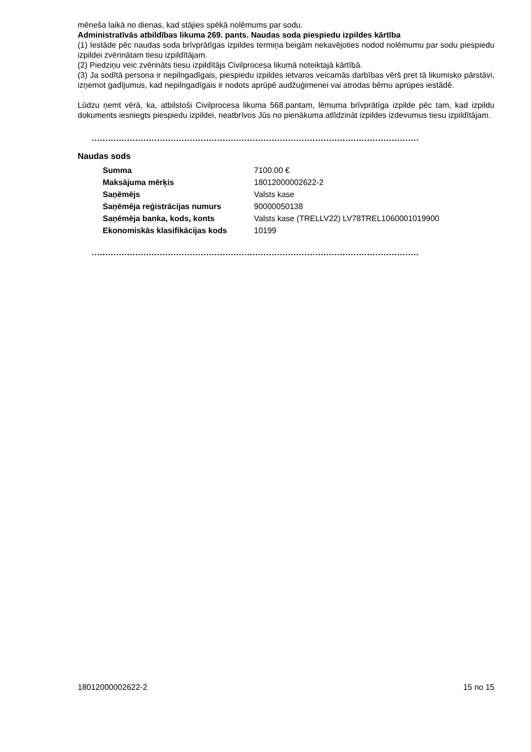mēneša laikā no dienas, kad stājies spēkā nolēmums par sodu.
Administratīvās atbildības likuma 269. pants. Naudas soda piespiedu izpildes kārtība
(1) Iestāde pēc naudas soda brīvprātīgas izpildes termiņa beigām nekavējoties nodod nolēmumu par sodu piespiedu izpildei zvērinātam tiesu izpildītājam.
(2) Piedziņu veic zvērināts tiesu izpildītājs Civilprocesa likumā noteiktajā kārtībā.
(3) Ja sodītā persona ir nepilngadīgais, piespiedu izpildes ietvaros veicamās darbības vērš pret tā likumisko pārstāvi, izņemot gadījumus, kad nepilngadīgais ir nodots aprūpē audžuģimenei vai atrodas bērnu aprūpes iestādē.
Lūdzu ņemt vērā, ka, atbilstoši Civilprocesa likuma 568.pantam, lēmuma brīvprātīga izpilde pēc tam, kad izpildu dokuments iesniegts piespiedu izpildei, neatbrīvos Jūs no pienākuma atlīdzināt izpildes izdevumus tiesu izpildītājam.
........................................................................................................................
Naudas sods
| Summa | 7100.00 € |
| Maksājuma mērķis | 18012000002622-2 |
| Saņēmējs | Valsts kase |
| Saņēmēja reģistrācijas numurs | 90000050138 |
| Saņēmēja banka, kods, konts | Valsts kase (TRELLV22) LV78TREL1060001019900 |
| Ekonomiskās klasifikācijas kods | 10199 |
........................................................................................................................
18012000002622-2 15 no 15